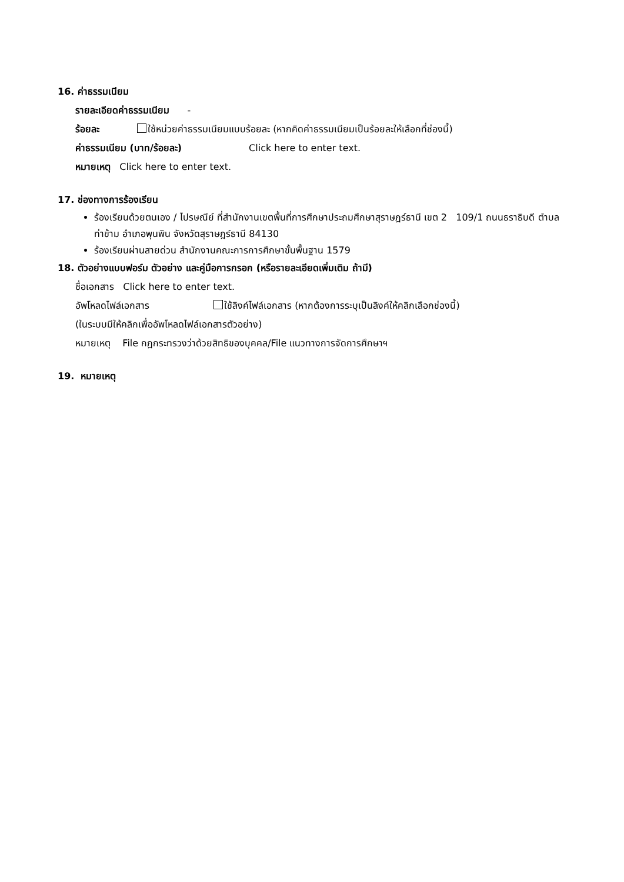16. ค่าธรรมเนียม
รายละเอียดค่าธรรมเนียม -
ร้อยละ ใช้หน่วยค่าธรรมเนียมแบบร้อยละ (หากคิดค่าธรรมเนียมเป็นร้อยละให้เลือกที่ช่องนี้)
ค่าธรรมเนียม (บาท/ร้อยละ) Click here to enter text.
หมายเหตุ Click here to enter text.
17. ช่องทางการร้องเรียน
ร้องเรียนด้วยตนเอง / ไปรษณีย์ ที่สำนักงานเขตพื้นที่การศึกษาประถมศึกษาสุราษฎร์ธานี เขต 2 109/1 ถนนธราธิบดี ตำบลท่าข้าม อำเภอพุนพิน จังหวัดสุราษฎร์ธานี 84130
ร้องเรียนผ่านสายด่วน สำนักงานคณะการการศึกษาขั้นพื้นฐาน 1579
18. ตัวอย่างแบบฟอร์ม ตัวอย่าง และคู่มือการกรอก (หรือรายละเอียดเพิ่มเติม ถ้ามี)
ชื่อเอกสาร Click here to enter text.
อัพโหลดไฟล์เอกสาร ใช้ลิงค์ไฟล์เอกสาร (หากต้องการระบุเป็นลิงค์ให้คลิกเลือกช่องนี้)
(ในระบบมีให้คลิกเพื่ออัพโหลดไฟล์เอกสารตัวอย่าง)
หมายเหตุ File กฎกระทรวงว่าด้วยสิทธิของบุคคล/File แนวทางการจัดการศึกษาฯ
19. หมายเหตุ